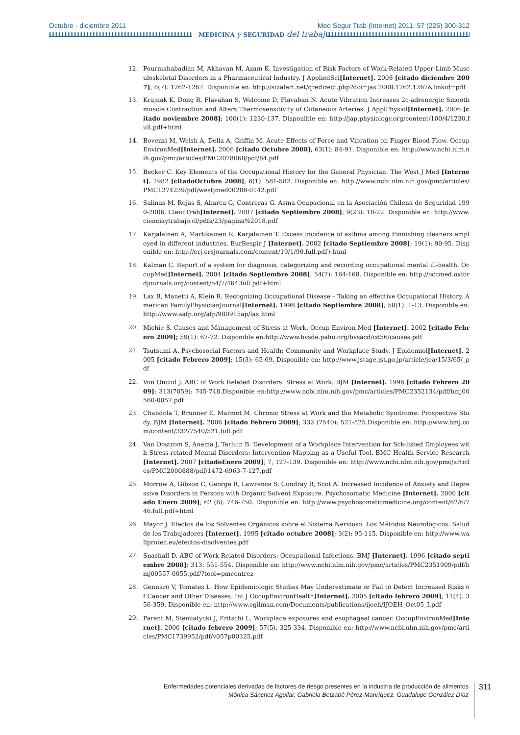Octubre - diciembre 2011
Med Segur Trab (Internet) 2011; 57 (225) 300-312
MEDICINA y SEGURIDAD del trabajo
12. Pourmahabadian M, Akhavan M, Azam K. Investigation of Risk Factors of Work-Related Upper-Limb Musculoskeletal Disorders in a Pharmaceutical Industry. J AppliedSci[Internet]. 2008 [citado diciembre 2007]; 8(7): 1262-1267. Disponible en: http://scialert.net/qredirect.php?doi=jas.2008.1262.1267&linkid=pdf
13. Krajnak K, Dong R, Flavahan S, Welcome D, Flavaban N. Acute Vibration Increases 2c-adrenergic Smooth muscle Contraction and Alters Thermosensitivity of Cutaneous Arteries. J ApplPhysiol[Internet]. 2006 [citado noviembre 2008]; 100(1): 1230-137. Disponible en: http://jap.physiology.org/content/100/4/1230.full.pdf+html
14. Bovenzi M, Welsh A, Della A, Griffin M. Acute Effects of Force and Vibration on Finger Blood Flow. OccupEnvironMed[Internet]. 2006 [citado Octubre 2008]; 63(1): 84-91. Disponible en: http://www.ncbi.nlm.nih.gov/pmc/articles/PMC2078068/pdf/84.pdf
15. Becker C. Key Elements of the Occupational History for the General Physician. The West J Med [Internet]. 1982 [citadoOctubre 2008]; 6(1): 581-582. Disponible en: http://www.ncbi.nlm.nih.gov/pmc/articles/PMC1274239/pdf/westjmed00208-0142.pdf
16. Salinas M, Rojas S, Abarca G, Contreras G. Asma Ocupacional en la Asociación Chilena de Seguridad 1990-2006. CiencTrab[Internet]. 2007 [citado Septiembre 2008]; 9(23): 18-22. Disponible en: http://www.cienciaytrabajo.cl/pdfs/23/pagina%2018.pdf
17. Karjalainen A, Martikainen R, Karjalainen T. Excess incidence of asthma among Finnishing cleaners employed in different industries. EurRespir J [Internet]. 2002 [citado Septiembre 2008]; 19(1): 90-95. Disponible en: http://erj.ersjournals.com/content/19/1/90.full.pdf+html
18. Kalman C. Report of a system for diagnosis, categorizing and recording occupational mental ill-health. OccupMed[Internet]. 2004 [citado Septiembre 2008]; 54(7): 164-168. Disponible en: http://occmed.oxfordjournals.org/content/54/7/464.full.pdf+html
19. Lax B, Manetti A, Klein R. Recognizing Occupational Disease – Taking an effective Occupational History. American FamilyPhysicianJournal[Internet]. 1998 [citado Septiembre 2008]; 58(1): 1-13. Disponible en: http://www.aafp.org/afp/980915ap/lax.html
20. Michie S. Causes and Management of Stress at Work. Occup Environ Med [Internet]. 2002 [citado Febrero 2009]; 59(1): 67-72. Disponible en:http://www.bvsde.paho.org/bvsacd/cd56/causes.pdf
21. Tsutsumi A. Psychosocial Factors and Health: Community and Workplace Study. J Epidemiol[Internet]. 2005 [citado Febrero 2009]; 15(3): 65-69. Disponible en: http://www.jstage.jst.go.jp/article/jea/15/3/65/_pdf
22. Von Onciul J. ABC of Work Related Disorders: Stress at Work. BJM [Internet]. 1996 [citado Febrero 2009]; 313(7059): 745-748.Disponible en:http://www.ncbi.nlm.nih.gov/pmc/articles/PMC2352134/pdf/bmj00560-0057.pdf
23. Chandola T, Brunner E, Marmot M. Chronic Stress at Work and the Metabolic Syndrome: Prospective Study. BJM [Internet]. 2006 [citado Febrero 2009]; 332 (7540): 521-525.Disponible en: http://www.bmj.com/content/332/7540/521.full.pdf
24. Van Oostrom S, Anema J, Terluin B. Development of a Workplace Intervention for Sck-listed Employees with Stress-related Mental Disorders: Intervention Mapping as a Useful Tool. BMC Health Service Research [Internet]. 2007 [citadoEnero 2009]; 7, 127-139. Disponible en: http://www.ncbi.nlm.nih.gov/pmc/articles/PMC2000888/pdf/1472-6963-7-127.pdf
25. Morrow A, Gibson C, George R, Lawrence S, Condray R, Scot A. Increased Incidence of Anxiety and Depressive Disorders in Persons with Organic Solvent Exposure. Psychosomatic Medicine [Internet]. 2000 [citado Enero 2009]; 62 (6): 746-750. Disponible en: http://www.psychosomaticmedicine.org/content/62/6/746.full.pdf+html
26. Mayor J. Efectos de los Solventes Orgánicos sobre el Sistema Nervioso. Los Métodos Neurológicos. Salud de los Trabajadores [Internet]. 1995 [citado octubre 2008]; 3(2): 95-115. Disponible en: http://www.wallprotec.eu/efectos-disolventes.pdf
27. Snashall D. ABC of Work Related Disorders: Occupational Infections. BMJ [Internet]. 1996 [citado septiembre 2008]; 313: 551-554. Disponible en: http://www.ncbi.nlm.nih.gov/pmc/articles/PMC2351909/pdf/bmj00557-0055.pdf/?tool=pmcentrez
28. Gennaro V, Tomates L. How Epidemiologic Studies May Underestimate or Fail to Detect Increased Risks of Cancer and Other Diseases. Int J OccupEnvironHealth[Internet]. 2005 [citado febrero 2009]; 11(4): 356-359. Disponible en: http://www.egilman.com/Documents/publications/ijoeh/IJOEH_Oct05_I.pdf
29. Parent M, Siemiatycki J, Fritschi L. Workplace exposures and esophageal cancer. OccupEnvironMed[Internet]. 2000 [citado febrero 2009]; 57(5), 325-334. Disponible en: http://www.ncbi.nlm.nih.gov/pmc/articles/PMC1739952/pdf/v057p00325.pdf
Enfermedades potenciales derivadas de factores de riesgo presentes en la industria de producción de alimentos
Mónica Sánchez Aguilar, Gabriela Betzabé Pérez-Manríquez, Guadalupe González Díaz
311